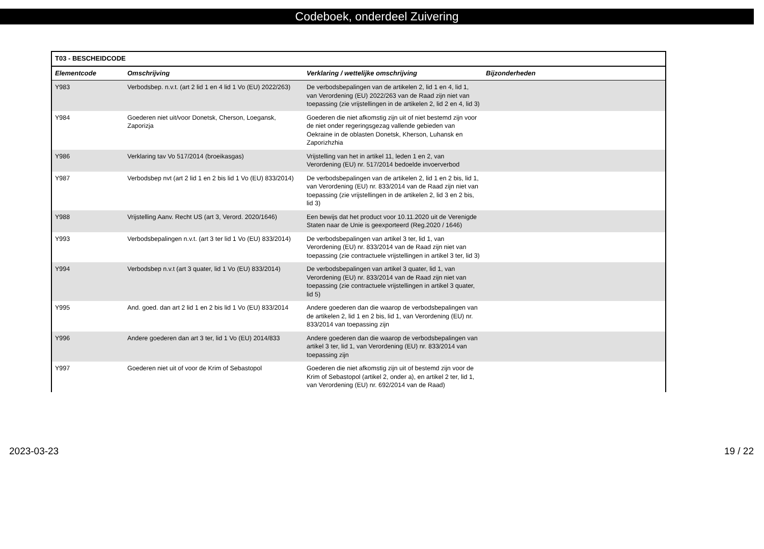Codeboek, onderdeel Zuivering
| T03 - BESCHEIDCODE | | | |
| --- | --- | --- | --- |
| Elementcode | Omschrijving | Verklaring / wettelijke omschrijving | Bijzonderheden |
| Y983 | Verbodsbep. n.v.t. (art 2 lid 1 en 4 lid 1 Vo (EU) 2022/263) | De verbodsbepalingen van de artikelen 2, lid 1 en 4, lid 1, van Verordening (EU) 2022/263 van de Raad zijn niet van toepassing (zie vrijstellingen in de artikelen 2, lid 2 en 4, lid 3) | |
| Y984 | Goederen niet uit/voor Donetsk, Cherson, Loegansk, Zaporizja | Goederen die niet afkomstig zijn uit of niet bestemd zijn voor de niet onder regeringsgezag vallende gebieden van Oekraine in de oblasten Donetsk, Kherson, Luhansk en Zaporizhzhia | |
| Y986 | Verklaring tav Vo 517/2014 (broeikasgas) | Vrijstelling van het in artikel 11, leden 1 en 2, van Verordening (EU) nr. 517/2014 bedoelde invoerverbod | |
| Y987 | Verbodsbep nvt (art 2 lid 1 en 2 bis lid 1 Vo (EU) 833/2014) | De verbodsbepalingen van de artikelen 2, lid 1 en 2 bis, lid 1, van Verordening (EU) nr. 833/2014 van de Raad zijn niet van toepassing (zie vrijstellingen in de artikelen 2, lid 3 en 2 bis, lid 3) | |
| Y988 | Vrijstelling Aanv. Recht US (art 3, Verord. 2020/1646) | Een bewijs dat het product voor 10.11.2020 uit de Verenigde Staten naar de Unie is geexporteerd (Reg.2020 / 1646) | |
| Y993 | Verbodsbepalingen n.v.t. (art 3 ter lid 1 Vo (EU) 833/2014) | De verbodsbepalingen van artikel 3 ter, lid 1, van Verordening (EU) nr. 833/2014 van de Raad zijn niet van toepassing (zie contractuele vrijstellingen in artikel 3 ter, lid 3) | |
| Y994 | Verbodsbep n.v.t (art 3 quater, lid 1 Vo (EU) 833/2014) | De verbodsbepalingen van artikel 3 quater, lid 1, van Verordening (EU) nr. 833/2014 van de Raad zijn niet van toepassing (zie contractuele vrijstellingen in artikel 3 quater, lid 5) | |
| Y995 | And. goed. dan art 2 lid 1 en 2 bis lid 1 Vo (EU) 833/2014 | Andere goederen dan die waarop de verbodsbepalingen van de artikelen 2, lid 1 en 2 bis, lid 1, van Verordening (EU) nr. 833/2014 van toepassing zijn | |
| Y996 | Andere goederen dan art 3 ter, lid 1 Vo (EU) 2014/833 | Andere goederen dan die waarop de verbodsbepalingen van artikel 3 ter, lid 1, van Verordening (EU) nr. 833/2014 van toepassing zijn | |
| Y997 | Goederen niet uit of voor de Krim of Sebastopol | Goederen die niet afkomstig zijn uit of bestemd zijn voor de Krim of Sebastopol (artikel 2, onder a), en artikel 2 ter, lid 1, van Verordening (EU) nr. 692/2014 van de Raad) | |
2023-03-23 19 / 22